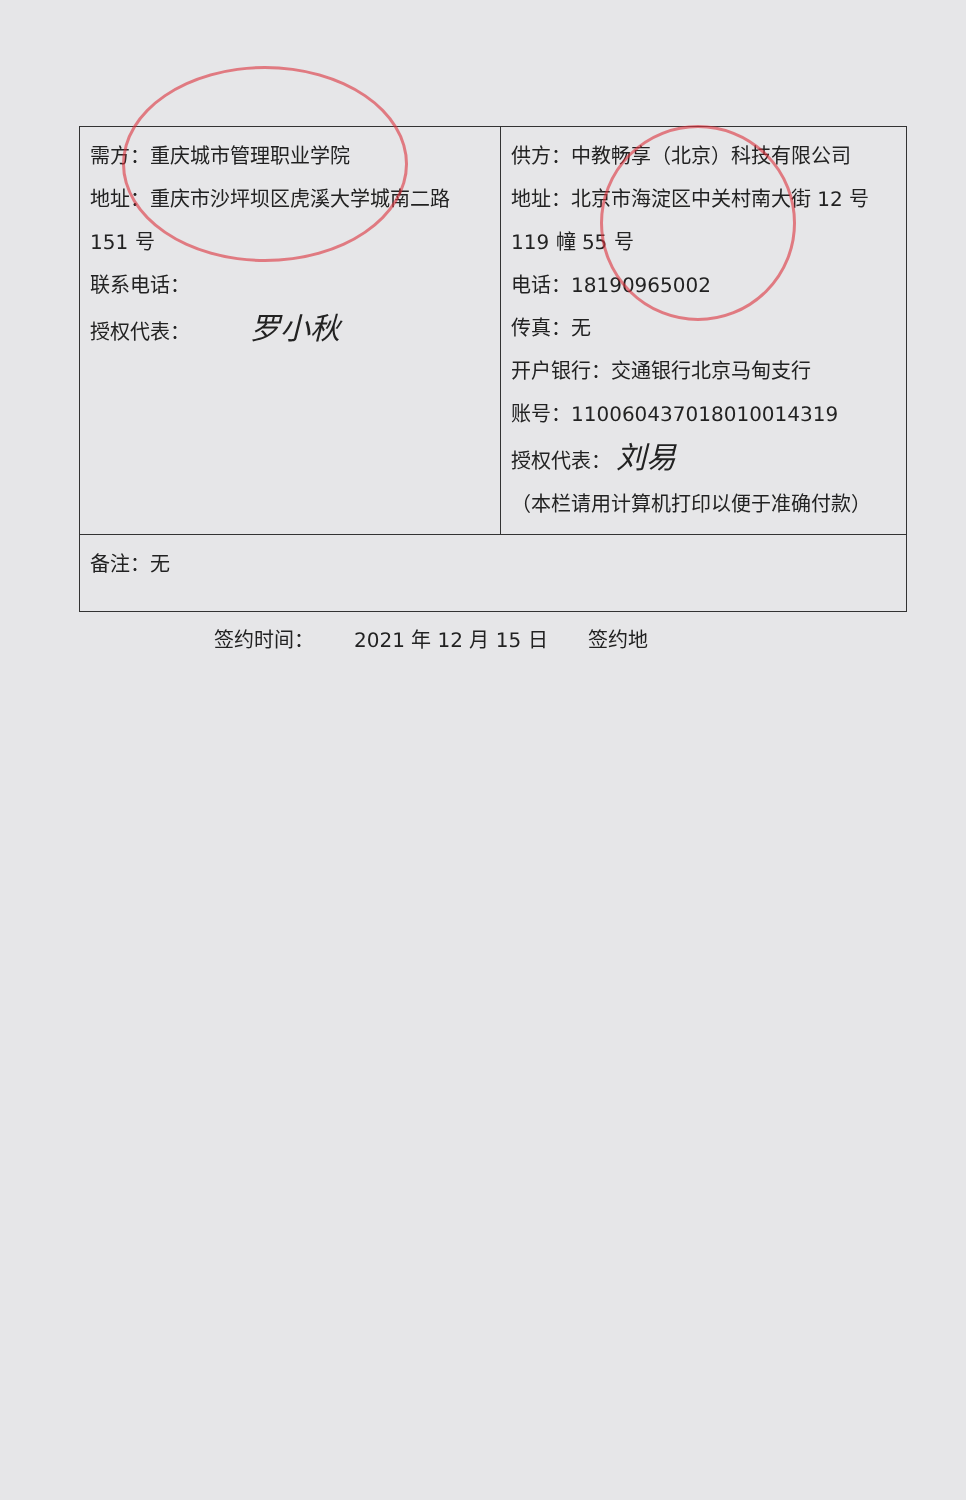| 需方：重庆城市管理职业学院 地址：重庆市沙坪坝区虎溪大学城南二路 151 号 联系电话： 授权代表： 罗小秋 | 供方：中教畅享（北京）科技有限公司 地址：北京市海淀区中关村南大街 12 号 119 幢 55 号 电话：18190965002 传真：无 开户银行：交通银行北京马甸支行 账号：110060437018010014319 授权代表： 刘易 （本栏请用计算机打印以便于准确付款） |
| 备注：无 | |
签约时间： 2021 年 12 月 15 日 签约地